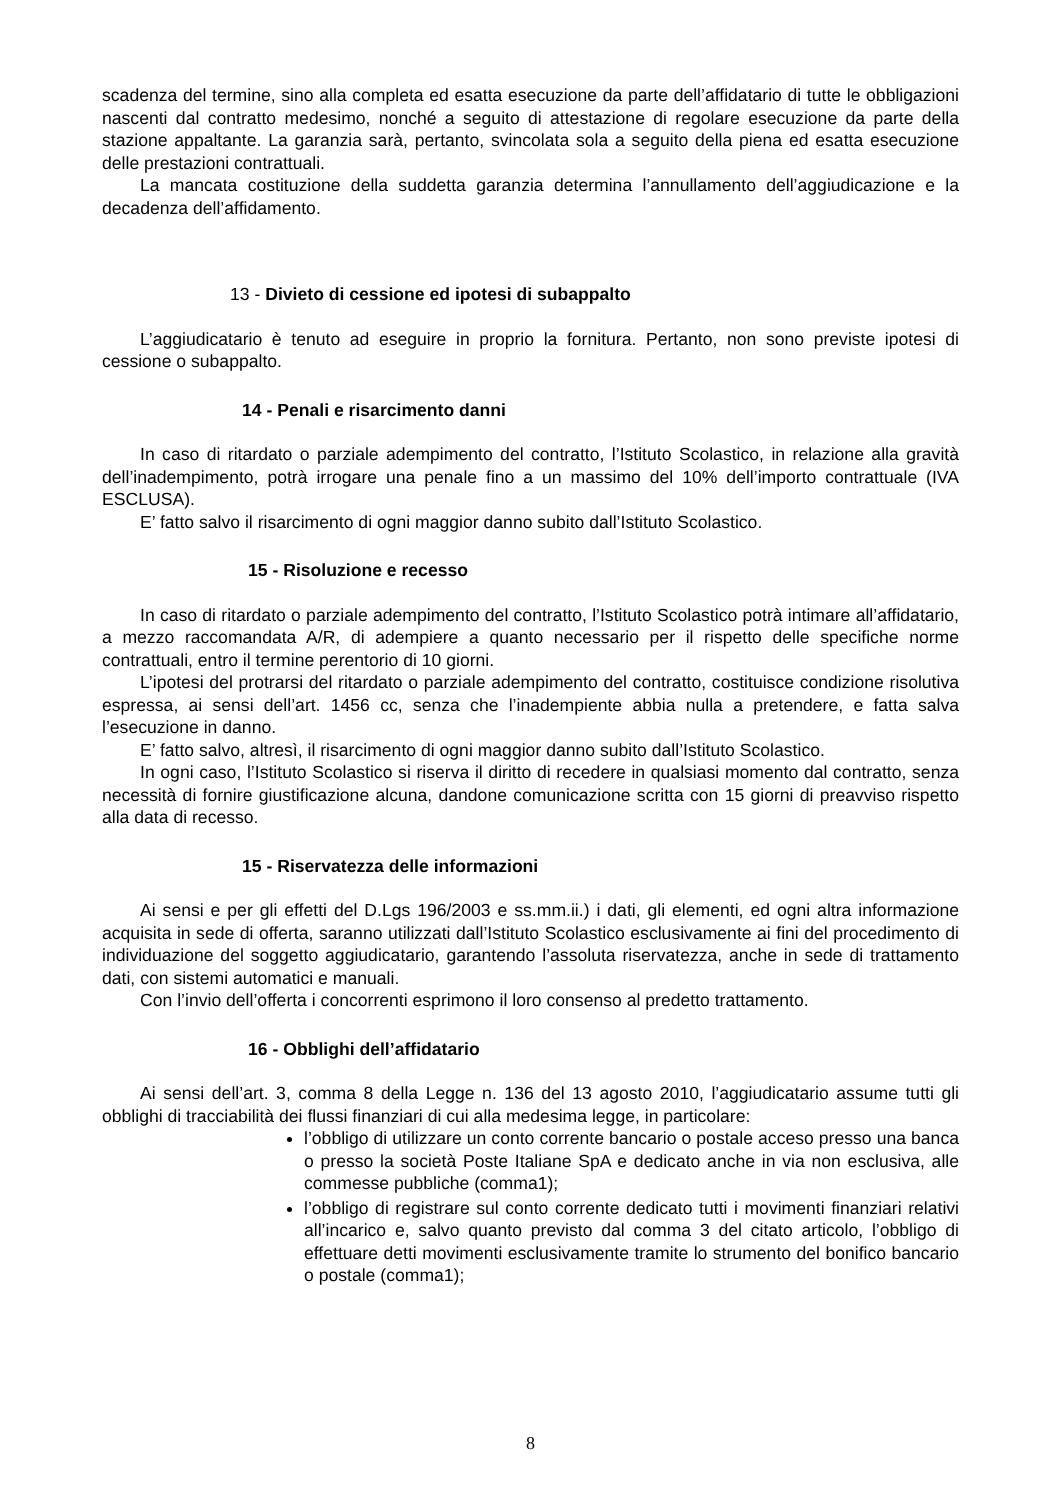scadenza del termine, sino alla completa ed esatta esecuzione da parte dell’affidatario di tutte le obbligazioni nascenti dal contratto medesimo, nonché a seguito di attestazione di regolare esecuzione da parte della stazione appaltante. La garanzia sarà, pertanto, svincolata sola a seguito della piena ed esatta esecuzione delle prestazioni contrattuali.
La mancata costituzione della suddetta garanzia determina l’annullamento dell’aggiudicazione e la decadenza dell’affidamento.
13 - Divieto di cessione ed ipotesi di subappalto
L’aggiudicatario è tenuto ad eseguire in proprio la fornitura. Pertanto, non sono previste ipotesi di cessione o subappalto.
14 - Penali e risarcimento danni
In caso di ritardato o parziale adempimento del contratto, l’Istituto Scolastico, in relazione alla gravità dell’inadempimento, potrà irrogare una penale fino a un massimo del 10% dell’importo contrattuale (IVA ESCLUSA).
E’ fatto salvo il risarcimento di ogni maggior danno subito dall’Istituto Scolastico.
15 - Risoluzione e recesso
In caso di ritardato o parziale adempimento del contratto, l’Istituto Scolastico potrà intimare all’affidatario, a mezzo raccomandata A/R, di adempiere a quanto necessario per il rispetto delle specifiche norme contrattuali, entro il termine perentorio di 10 giorni.
L’ipotesi del protrarsi del ritardato o parziale adempimento del contratto, costituisce condizione risolutiva espressa, ai sensi dell’art. 1456 cc, senza che l’inadempiente abbia nulla a pretendere, e fatta salva l’esecuzione in danno.
E’ fatto salvo, altresì, il risarcimento di ogni maggior danno subito dall’Istituto Scolastico.
In ogni caso, l’Istituto Scolastico si riserva il diritto di recedere in qualsiasi momento dal contratto, senza necessità di fornire giustificazione alcuna, dandone comunicazione scritta con 15 giorni di preavviso rispetto alla data di recesso.
15 - Riservatezza delle informazioni
Ai sensi e per gli effetti del D.Lgs 196/2003 e ss.mm.ii.) i dati, gli elementi, ed ogni altra informazione acquisita in sede di offerta, saranno utilizzati dall’Istituto Scolastico esclusivamente ai fini del procedimento di individuazione del soggetto aggiudicatario, garantendo l’assoluta riservatezza, anche in sede di trattamento dati, con sistemi automatici e manuali.
Con l’invio dell’offerta i concorrenti esprimono il loro consenso al predetto trattamento.
16 - Obblighi dell’affidatario
Ai sensi dell’art. 3, comma 8 della Legge n. 136 del 13 agosto 2010, l’aggiudicatario assume tutti gli obblighi di tracciabilità dei flussi finanziari di cui alla medesima legge, in particolare:
l’obbligo di utilizzare un conto corrente bancario o postale acceso presso una banca o presso la società Poste Italiane SpA e dedicato anche in via non esclusiva, alle commesse pubbliche (comma1);
l’obbligo di registrare sul conto corrente dedicato tutti i movimenti finanziari relativi all’incarico e, salvo quanto previsto dal comma 3 del citato articolo, l’obbligo di effettuare detti movimenti esclusivamente tramite lo strumento del bonifico bancario o postale (comma1);
8